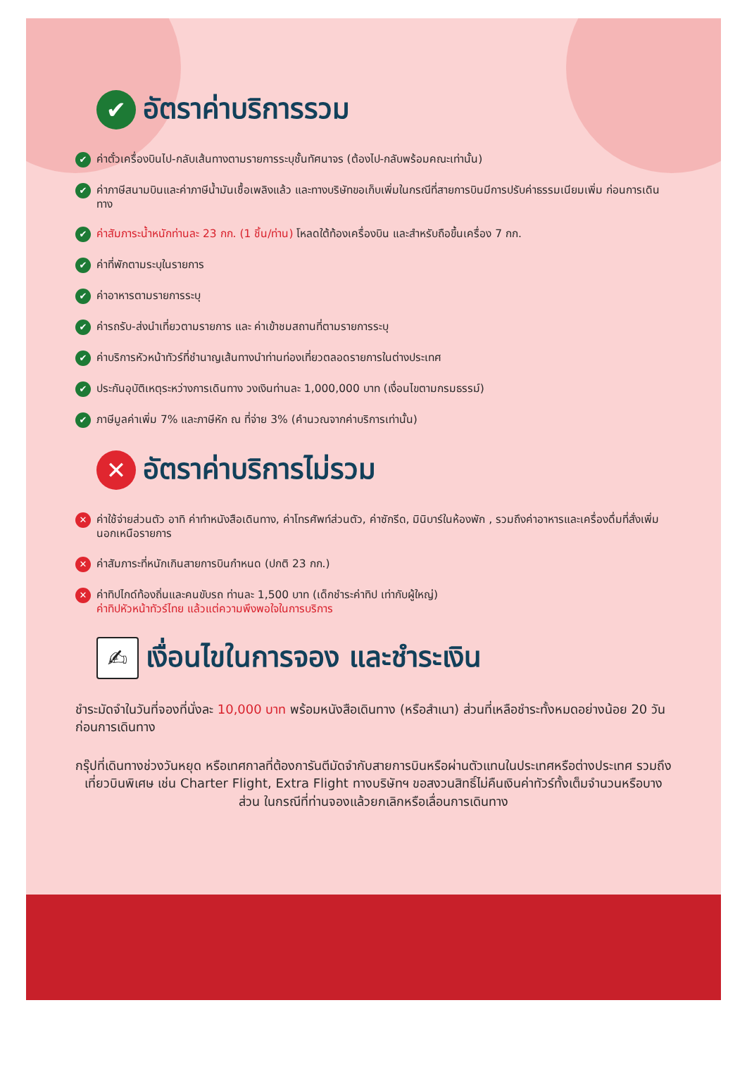✔ อัตราค่าบริการรวม
✔ ค่าตั๋วเครื่องบินไป-กลับเส้นทางตามรายการระบุชั้นทัศนาจร (ต้องไป-กลับพร้อมคณะเท่านั้น)
✔ ค่าภาษีสนามบินและค่าภาษีน้ำมันเชื้อเพลิงแล้ว และทางบริษัทขอเก็บเพิ่มในกรณีที่สายการบินมีการปรับค่าธรรมเนียมเพิ่ม ก่อนการเดินทาง
✔ ค่าสัมภาระน้ำหนักท่านละ 23 กก. (1 ชิ้น/ท่าน) โหลดใต้ท้องเครื่องบิน และสำหรับถือขึ้นเครื่อง 7 กก.
✔ ค่าที่พักตามระบุในรายการ
✔ ค่าอาหารตามรายการระบุ
✔ ค่ารถรับ-ส่งนำเที่ยวตามรายการ และ ค่าเข้าชมสถานที่ตามรายการระบุ
✔ ค่าบริการหัวหน้าทัวร์ที่ชำนาญเส้นทางนำท่านท่องเที่ยวตลอดรายการในต่างประเทศ
✔ ประกันอุบัติเหตุระหว่างการเดินทาง วงเงินท่านละ 1,000,000 บาท (เงื่อนไขตามกรมธรรม์)
✔ ภาษีมูลค่าเพิ่ม 7% และภาษีหัก ณ ที่จ่าย 3% (คำนวณจากค่าบริการเท่านั้น)
✕ อัตราค่าบริการไม่รวม
✕ ค่าใช้จ่ายส่วนตัว อาทิ ค่าทำหนังสือเดินทาง, ค่าโทรศัพท์ส่วนตัว, ค่าซักรีด, มินิบาร์ในห้องพัก , รวมถึงค่าอาหารและเครื่องดื่มที่สั่งเพิ่มนอกเหนือรายการ
✕ ค่าสัมภาระที่หนักเกินสายการบินกำหนด (ปกติ 23 กก.)
✕ ค่าทิปไกด์ท้องถิ่นและคนขับรถ ท่านละ 1,500 บาท (เด็กชำระค่าทิป เท่ากับผู้ใหญ่)
ค่าทิปหัวหน้าทัวร์ไทย แล้วแต่ความพึงพอใจในการบริการ
✍ เงื่อนไขในการจอง และชำระเงิน
ชำระมัดจำในวันที่จองที่นั่งละ 10,000 บาท พร้อมหนังสือเดินทาง (หรือสำเนา) ส่วนที่เหลือชำระทั้งหมดอย่างน้อย 20 วันก่อนการเดินทาง
กรุ๊ปที่เดินทางช่วงวันหยุด หรือเทศกาลที่ต้องการันตีมัดจำกับสายการบินหรือผ่านตัวแทนในประเทศหรือต่างประเทศ รวมถึงเที่ยวบินพิเศษ เช่น Charter Flight, Extra Flight ทางบริษัทฯ ขอสงวนสิทธิ์ไม่คืนเงินค่าทัวร์ทั้งเต็มจำนวนหรือบางส่วน ในกรณีที่ท่านจองแล้วยกเลิกหรือเลื่อนการเดินทาง